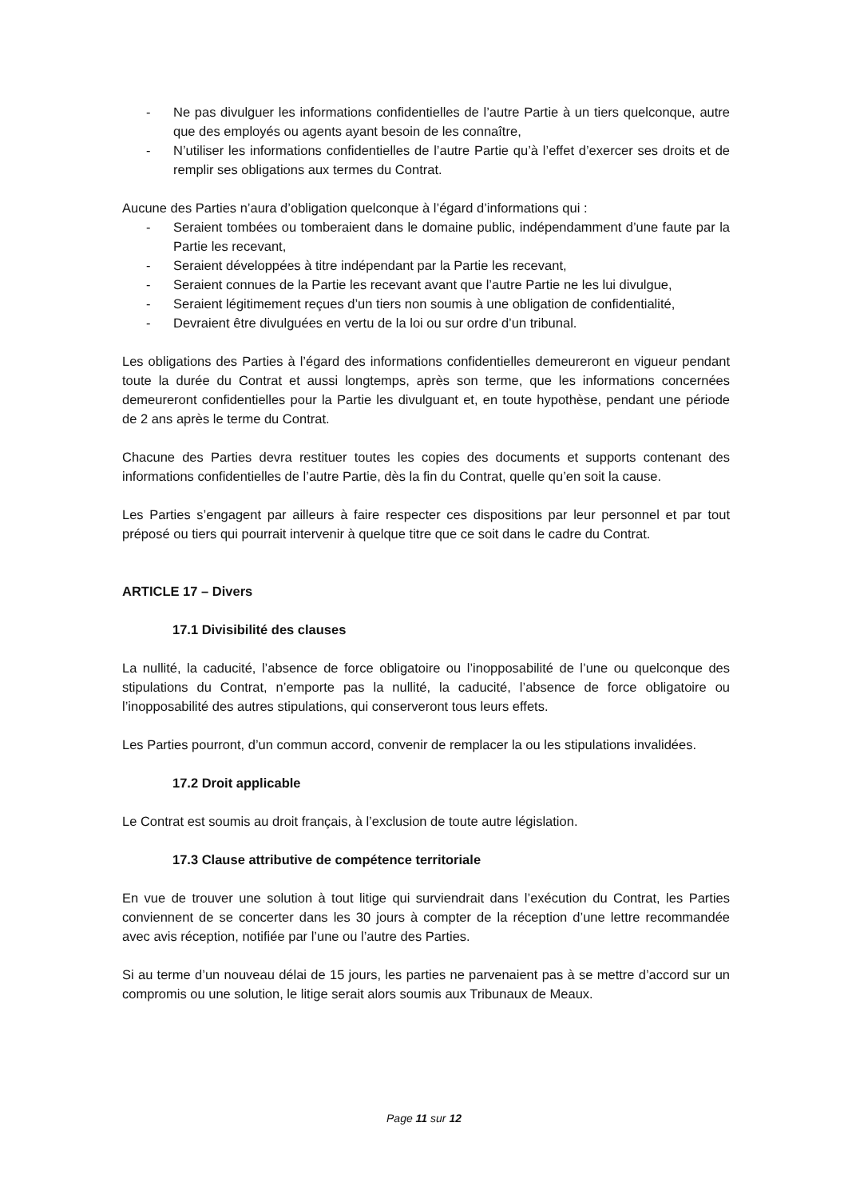- Ne pas divulguer les informations confidentielles de l’autre Partie à un tiers quelconque, autre que des employés ou agents ayant besoin de les connaître,
- N’utiliser les informations confidentielles de l’autre Partie qu’à l’effet d’exercer ses droits et de remplir ses obligations aux termes du Contrat.
Aucune des Parties n’aura d’obligation quelconque à l’égard d’informations qui :
- Seraient tombées ou tomberaient dans le domaine public, indépendamment d’une faute par la Partie les recevant,
- Seraient développées à titre indépendant par la Partie les recevant,
- Seraient connues de la Partie les recevant avant que l’autre Partie ne les lui divulgue,
- Seraient légitimement reçues d’un tiers non soumis à une obligation de confidentialité,
- Devraient être divulguées en vertu de la loi ou sur ordre d’un tribunal.
Les obligations des Parties à l’égard des informations confidentielles demeureront en vigueur pendant toute la durée du Contrat et aussi longtemps, après son terme, que les informations concernées demeureront confidentielles pour la Partie les divulguant et, en toute hypothèse, pendant une période de 2 ans après le terme du Contrat.
Chacune des Parties devra restituer toutes les copies des documents et supports contenant des informations confidentielles de l’autre Partie, dès la fin du Contrat, quelle qu’en soit la cause.
Les Parties s’engagent par ailleurs à faire respecter ces dispositions par leur personnel et par tout préposé ou tiers qui pourrait intervenir à quelque titre que ce soit dans le cadre du Contrat.
ARTICLE 17 – Divers
17.1 Divisibilité des clauses
La nullité, la caducité, l’absence de force obligatoire ou l’inopposabilité de l’une ou quelconque des stipulations du Contrat, n’emporte pas la nullité, la caducité, l’absence de force obligatoire ou l’inopposabilité des autres stipulations, qui conserveront tous leurs effets.
Les Parties pourront, d’un commun accord, convenir de remplacer la ou les stipulations invalidées.
17.2 Droit applicable
Le Contrat est soumis au droit français, à l’exclusion de toute autre législation.
17.3 Clause attributive de compétence territoriale
En vue de trouver une solution à tout litige qui surviendrait dans l’exécution du Contrat, les Parties conviennent de se concerter dans les 30 jours à compter de la réception d’une lettre recommandée avec avis réception, notifiée par l’une ou l’autre des Parties.
Si au terme d’un nouveau délai de 15 jours, les parties ne parvenaient pas à se mettre d’accord sur un compromis ou une solution, le litige serait alors soumis aux Tribunaux de Meaux.
Page 11 sur 12